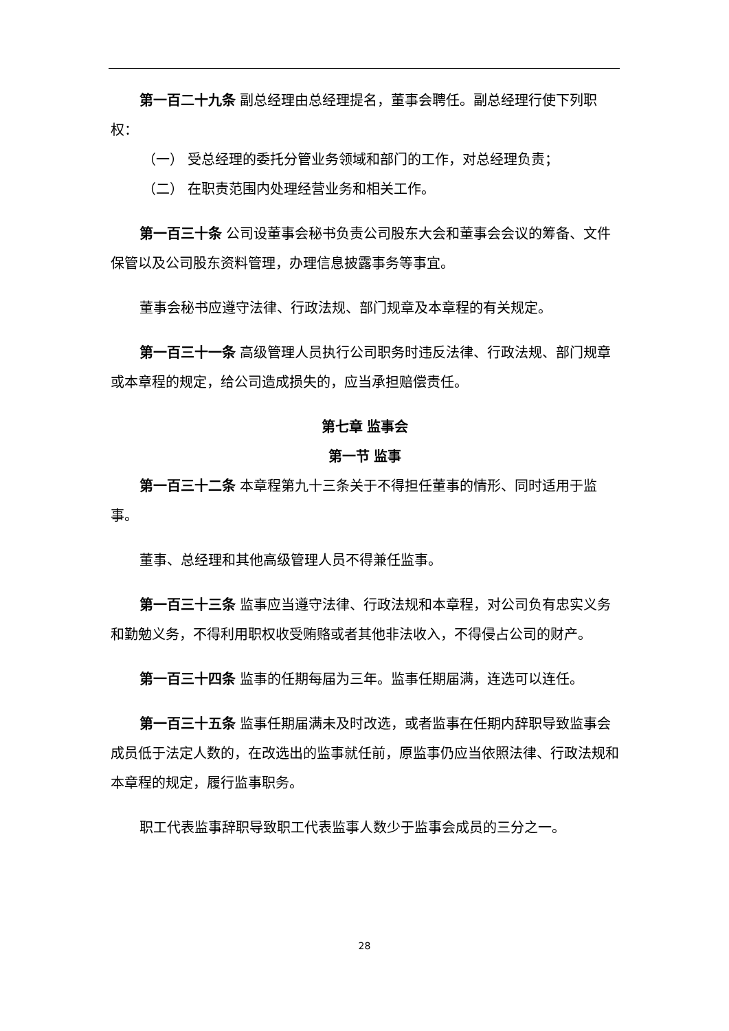第一百二十九条 副总经理由总经理提名，董事会聘任。副总经理行使下列职权：
（一） 受总经理的委托分管业务领域和部门的工作，对总经理负责；
（二） 在职责范围内处理经营业务和相关工作。
第一百三十条 公司设董事会秘书负责公司股东大会和董事会会议的筹备、文件保管以及公司股东资料管理，办理信息披露事务等事宜。
董事会秘书应遵守法律、行政法规、部门规章及本章程的有关规定。
第一百三十一条 高级管理人员执行公司职务时违反法律、行政法规、部门规章或本章程的规定，给公司造成损失的，应当承担赔偿责任。
第七章 监事会
第一节 监事
第一百三十二条 本章程第九十三条关于不得担任董事的情形、同时适用于监事。
董事、总经理和其他高级管理人员不得兼任监事。
第一百三十三条 监事应当遵守法律、行政法规和本章程，对公司负有忠实义务和勤勉义务，不得利用职权收受贿赂或者其他非法收入，不得侵占公司的财产。
第一百三十四条 监事的任期每届为三年。监事任期届满，连选可以连任。
第一百三十五条 监事任期届满未及时改选，或者监事在任期内辞职导致监事会成员低于法定人数的，在改选出的监事就任前，原监事仍应当依照法律、行政法规和本章程的规定，履行监事职务。
职工代表监事辞职导致职工代表监事人数少于监事会成员的三分之一。
28